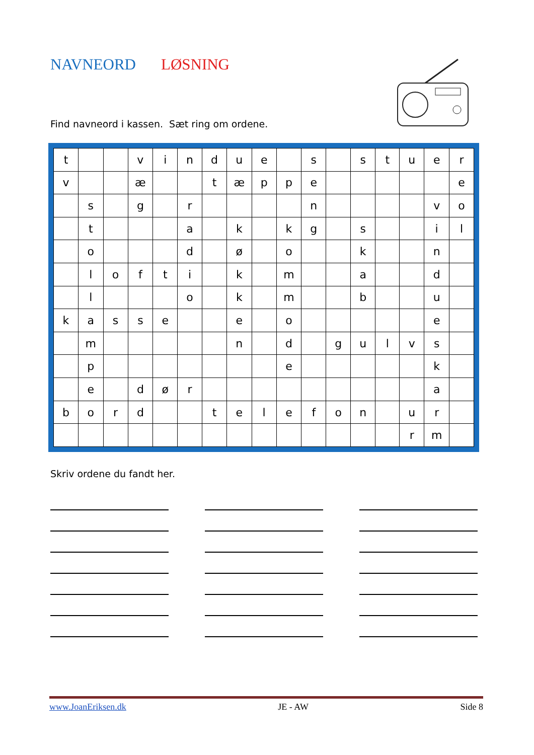NAVNEORD LØSNING
Find navneord i kassen. Sæt ring om ordene.
| t | | | v | i | n | d | u | e | | s | | s | t | u | e | r |
| v | | | æ | | | t | æ | p | p | e | | | | | | e |
| | s | | g | | r | | | | | n | | | | | v | o |
| | t | | | | a | | k | | k | g | | s | | | i | l |
| | o | | | | d | | ø | | o | | | k | | | n | |
| | l | o | f | t | i | | k | | m | | | a | | | d | |
| | l | | | | o | | k | | m | | | b | | | u | |
| k | a | s | s | e | | | e | | o | | | | | | e | |
| | m | | | | | | n | | d | | g | u | l | v | s | |
| | p | | | | | | | | e | | | | | | k | |
| | e | | d | ø | r | | | | | | | | | | a | |
| b | o | r | d | | | t | e | l | e | f | o | n | | u | r | |
| | | | | | | | | | | | | | | r | m | |
Skriv ordene du fandt her.
www.JoanEriksen.dk JE - AW Side 8